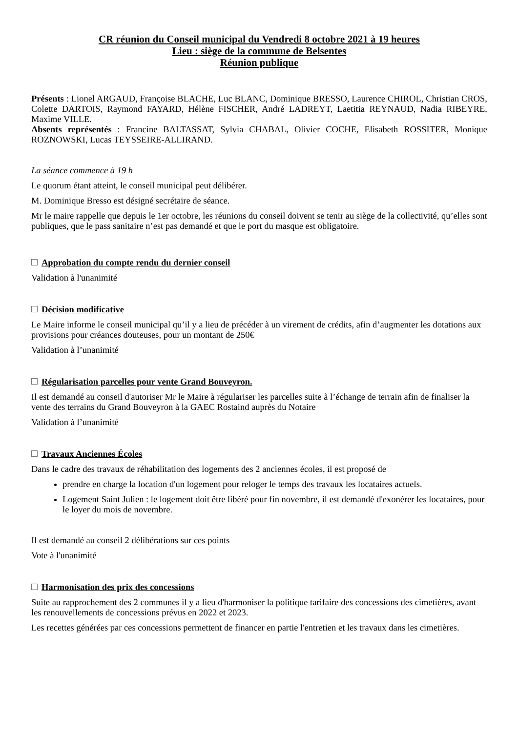CR réunion du Conseil municipal du Vendredi 8 octobre 2021 à 19 heures
Lieu : siège de la commune de Belsentes
Réunion publique
Présents : Lionel ARGAUD, Françoise BLACHE, Luc BLANC, Dominique BRESSO, Laurence CHIROL, Christian CROS, Colette DARTOIS, Raymond FAYARD, Hélène FISCHER, André LADREYT, Laetitia REYNAUD, Nadia RIBEYRE, Maxime VILLE.
Absents représentés : Francine BALTASSAT, Sylvia CHABAL, Olivier COCHE, Elisabeth ROSSITER, Monique ROZNOWSKI, Lucas TEYSSEIRE-ALLIRAND.
La séance commence à 19 h
Le quorum étant atteint, le conseil municipal peut délibérer.
M. Dominique Bresso est désigné secrétaire de séance.
Mr le maire rappelle que depuis le 1er octobre, les réunions du conseil doivent se tenir au siège de la collectivité, qu’elles sont publiques, que le pass sanitaire n’est pas demandé et que le port du masque est obligatoire.
Approbation du compte rendu du dernier conseil
Validation à l'unanimité
Décision modificative
Le Maire informe le conseil municipal qu’il y a lieu de précéder à un virement de crédits, afin d’augmenter les dotations aux provisions pour créances douteuses, pour un montant de 250€
Validation à l’unanimité
Régularisation parcelles pour vente Grand Bouveyron.
Il est demandé au conseil d'autoriser Mr le Maire à régulariser les parcelles suite à l’échange de terrain afin de finaliser la vente des terrains du Grand Bouveyron à la GAEC Rostaind auprès du Notaire
Validation à l’unanimité
Travaux Anciennes Écoles
Dans le cadre des travaux de réhabilitation des logements des 2 anciennes écoles, il est proposé de
prendre en charge la location d'un logement pour reloger le temps des travaux les locataires actuels.
Logement Saint Julien : le logement doit être libéré pour fin novembre, il est demandé d'exonérer les locataires, pour le loyer du mois de novembre.
Il est demandé au conseil 2 délibérations sur ces points
Vote à l'unanimité
Harmonisation des prix des concessions
Suite au rapprochement des 2 communes il y a lieu d'harmoniser la politique tarifaire des concessions des cimetières, avant les renouvellements de concessions prévus en 2022 et 2023.
Les recettes générées par ces concessions permettent de financer en partie l'entretien et les travaux dans les cimetières.